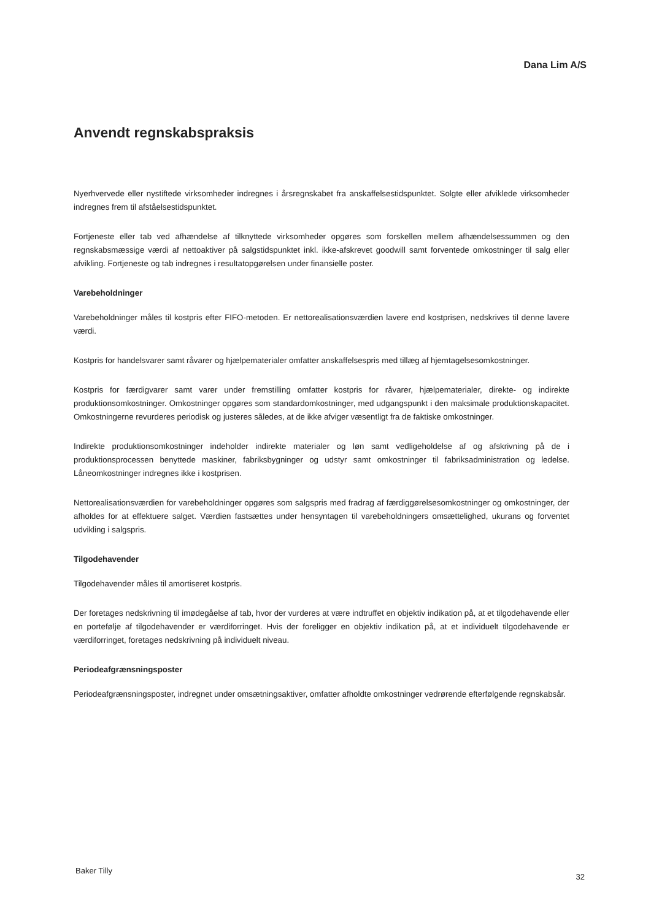Dana Lim A/S
Anvendt regnskabspraksis
Nyerhvervede eller nystiftede virksomheder indregnes i årsregnskabet fra anskaffelsestidspunktet. Solgte eller afviklede virksomheder indregnes frem til afståelsestidspunktet.
Fortjeneste eller tab ved afhændelse af tilknyttede virksomheder opgøres som forskellen mellem afhændelsessummen og den regnskabsmæssige værdi af nettoaktiver på salgstidspunktet inkl. ikke-afskrevet goodwill samt forventede omkostninger til salg eller afvikling. Fortjeneste og tab indregnes i resultatopgørelsen under finansielle poster.
Varebeholdninger
Varebeholdninger måles til kostpris efter FIFO-metoden. Er nettorealisationsværdien lavere end kostprisen, nedskrives til denne lavere værdi.
Kostpris for handelsvarer samt råvarer og hjælpematerialer omfatter anskaffelsespris med tillæg af hjemtagelsesomkostninger.
Kostpris for færdigvarer samt varer under fremstilling omfatter kostpris for råvarer, hjælpematerialer, direkte- og indirekte produktionsomkostninger. Omkostninger opgøres som standardomkostninger, med udgangspunkt i den maksimale produktionskapacitet. Omkostningerne revurderes periodisk og justeres således, at de ikke afviger væsentligt fra de faktiske omkostninger.
Indirekte produktionsomkostninger indeholder indirekte materialer og løn samt vedligeholdelse af og afskrivning på de i produktionsprocessen benyttede maskiner, fabriksbygninger og udstyr samt omkostninger til fabriksadministration og ledelse. Låneomkostninger indregnes ikke i kostprisen.
Nettorealisationsværdien for varebeholdninger opgøres som salgspris med fradrag af færdiggørelsesomkostninger og omkostninger, der afholdes for at effektuere salget. Værdien fastsættes under hensyntagen til varebeholdningers omsættelighed, ukurans og forventet udvikling i salgspris.
Tilgodehavender
Tilgodehavender måles til amortiseret kostpris.
Der foretages nedskrivning til imødegåelse af tab, hvor der vurderes at være indtruffet en objektiv indikation på, at et tilgodehavende eller en portefølje af tilgodehavender er værdiforringet. Hvis der foreligger en objektiv indikation på, at et individuelt tilgodehavende er værdiforringet, foretages nedskrivning på individuelt niveau.
Periodeafgrænsningsposter
Periodeafgrænsningsposter, indregnet under omsætningsaktiver, omfatter afholdte omkostninger vedrørende efterfølgende regnskabsår.
Baker Tilly
32